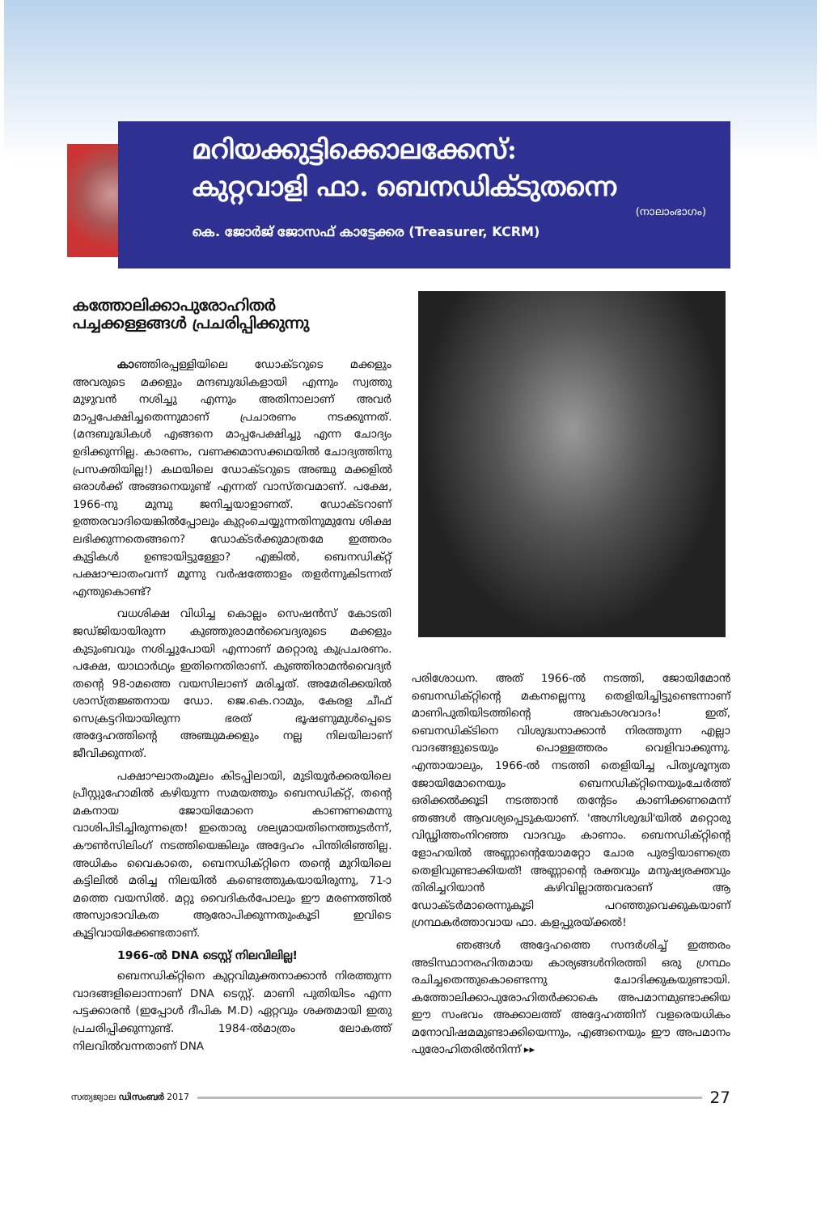മറിയക്കുട്ടിക്കൊലക്കേസ്:
കുറ്റവാളി ഫാ. ബെനഡിക്ടുതന്നെ
(നാലാംഭാഗം)
കെ. ജോർജ് ജോസഫ് കാട്ടേക്കര (Treasurer, KCRM)
കത്തോലിക്കാപുരോഹിതർ
പച്ചക്കള്ളങ്ങൾ പ്രചരിപ്പിക്കുന്നു
കാഞ്ഞിരപ്പള്ളിയിലെ ഡോക്ടറുടെ മക്കളും അവരുടെ മക്കളും മന്ദബുദ്ധികളായി എന്നും സ്വത്തു മുഴുവൻ നശിച്ചു എന്നും അതിനാലാണ് അവർ മാപ്പപേക്ഷിച്ചതെന്നുമാണ് പ്രചാരണം നടക്കുന്നത്. (മന്ദബുദ്ധികൾ എങ്ങനെ മാപ്പപേക്ഷിച്ചു എന്ന ചോദ്യം ഉദിക്കുന്നില്ല. കാരണം, വണക്കമാസക്കഥയിൽ ചോദ്യത്തിനു പ്രസക്തിയില്ല!) കഥയിലെ ഡോക്ടറുടെ അഞ്ചു മക്കളിൽ ഒരാൾക്ക് അങ്ങനെയുണ്ട് എന്നത് വാസ്തവമാണ്. പക്ഷേ, 1966-നു മുമ്പു ജനിച്ചയാളാണത്. ഡോക്ടറാണ് ഉത്തരവാദിയെങ്കിൽപ്പോലും കുറ്റംചെയ്യുന്നതിനുമുമ്പേ ശിക്ഷ ലഭിക്കുന്നതെങ്ങനെ? ഡോക്ടർക്കുമാത്രമേ ഇത്തരം കുട്ടികൾ ഉണ്ടായിട്ടുള്ളോ? എങ്കിൽ, ബെനഡിക്റ്റ് പക്ഷാഘാതംവന്ന് മൂന്നു വർഷത്തോളം തളർന്നുകിടന്നത് എന്തുകൊണ്ട്?
വധശിക്ഷ വിധിച്ച കൊല്ലം സെഷൻസ് കോടതി ജഡ്ജിയായിരുന്ന കുഞ്ഞുരാമൻവൈദ്യരുടെ മക്കളും കുടുംബവും നശിച്ചുപോയി എന്നാണ് മറ്റൊരു കുപ്രചരണം. പക്ഷേ, യാഥാർഥ്യം ഇതിനെതിരാണ്. കുഞ്ഞിരാമൻവൈദ്യർ തന്റെ 98-ാമത്തെ വയസിലാണ് മരിച്ചത്. അമേരിക്കയിൽ ശാസ്ത്രജ്ഞനായ ഡോ. ജെ.കെ.റാമും, കേരള ചീഫ് സെക്രട്ടറിയായിരുന്ന ഭരത് ഭൂഷണുമുൾപ്പെടെ അദ്ദേഹത്തിന്റെ അഞ്ചുമക്കളും നല്ല നിലയിലാണ് ജീവിക്കുന്നത്.
പക്ഷാഘാതംമൂലം കിടപ്പിലായി, മുടിയൂർക്കരയിലെ പ്രീസ്റ്റുഹോമിൽ കഴിയുന്ന സമയത്തും ബെനഡിക്റ്റ്, തന്റെ മകനായ ജോയിമോനെ കാണണമെന്നു വാശിപിടിച്ചിരുന്നത്രെ! ഇതൊരു ശല്യമായതിനെത്തുടർന്ന്, കൗൺസിലിംഗ് നടത്തിയെങ്കിലും അദ്ദേഹം പിന്തിരിഞ്ഞില്ല. അധികം വൈകാതെ, ബെനഡിക്റ്റിനെ തന്റെ മുറിയിലെ കട്ടിലിൽ മരിച്ച നിലയിൽ കണ്ടെത്തുകയായിരുന്നു, 71-ാമത്തെ വയസിൽ. മറ്റു വൈദികർപോലും ഈ മരണത്തിൽ അസ്വാഭാവികത ആരോപിക്കുന്നതുംകൂടി ഇവിടെ കൂട്ടിവായിക്കേണ്ടതാണ്.
1966-ൽ DNA ടെസ്റ്റ് നിലവിലില്ല!
ബെനഡിക്റ്റിനെ കുറ്റവിമുക്തനാക്കാൻ നിരത്തുന്ന വാദങ്ങളിലൊന്നാണ് DNA ടെസ്റ്റ്. മാണി പുതിയിടം എന്ന പട്ടക്കാരൻ (ഇപ്പോൾ ദീപിക M.D) ഏറ്റവും ശക്തമായി ഇതു പ്രചരിപ്പിക്കുന്നുണ്ട്. 1984-ൽമാത്രം ലോകത്ത് നിലവിൽവന്നതാണ് DNA
പരിശോധന. അത് 1966-ൽ നടത്തി, ജോയിമോൻ ബെനഡിക്റ്റിന്റെ മകനല്ലെന്നു തെളിയിച്ചിട്ടുണ്ടെന്നാണ് മാണിപുതിയിടത്തിന്റെ അവകാശവാദം! ഇത്, ബെനഡിക്ടിനെ വിശുദ്ധനാക്കാൻ നിരത്തുന്ന എല്ലാ വാദങ്ങളുടെയും പൊള്ളത്തരം വെളിവാക്കുന്നു. എന്തായാലും, 1966-ൽ നടത്തി തെളിയിച്ച പിതൃശൂന്യത ജോയിമോനെയും ബെനഡിക്റ്റിനെയുംചേർത്ത് ഒരിക്കൽക്കൂടി നടത്താൻ തന്റേടം കാണിക്കണമെന്ന് ഞങ്ങൾ ആവശ്യപ്പെടുകയാണ്. 'അഗ്നിശുദ്ധി'യിൽ മറ്റൊരു വിഡ്ഢിത്തംനിറഞ്ഞ വാദവും കാണാം. ബെനഡിക്റ്റിന്റെ ളോഹയിൽ അണ്ണാന്റെയോമറ്റോ ചോര പുരട്ടിയാണത്രെ തെളിവുണ്ടാക്കിയത്! അണ്ണാന്റെ രക്തവും മനുഷ്യരക്തവും തിരിച്ചറിയാൻ കഴിവില്ലാത്തവരാണ് ആ ഡോക്ടർമാരെന്നുകൂടി പറഞ്ഞുവെക്കുകയാണ് ഗ്രന്ഥകർത്താവായ ഫാ. കളപ്പുരയ്ക്കൽ!
ഞങ്ങൾ അദ്ദേഹത്തെ സന്ദർശിച്ച് ഇത്തരം അടിസ്ഥാനരഹിതമായ കാര്യങ്ങൾനിരത്തി ഒരു ഗ്രന്ഥം രചിച്ചതെന്തുകൊണ്ടെന്നു ചോദിക്കുകയുണ്ടായി. കത്തോലിക്കാപുരോഹിതർക്കാകെ അപമാനമുണ്ടാക്കിയ ഈ സംഭവം അക്കാലത്ത് അദ്ദേഹത്തിന് വളരെയധികം മനോവിഷമമുണ്ടാക്കിയെന്നും, എങ്ങനെയും ഈ അപമാനം പുരോഹിതരിൽനിന്ന് ▸▸
സത്യജ്വാല ഡിസംബർ 2017
27